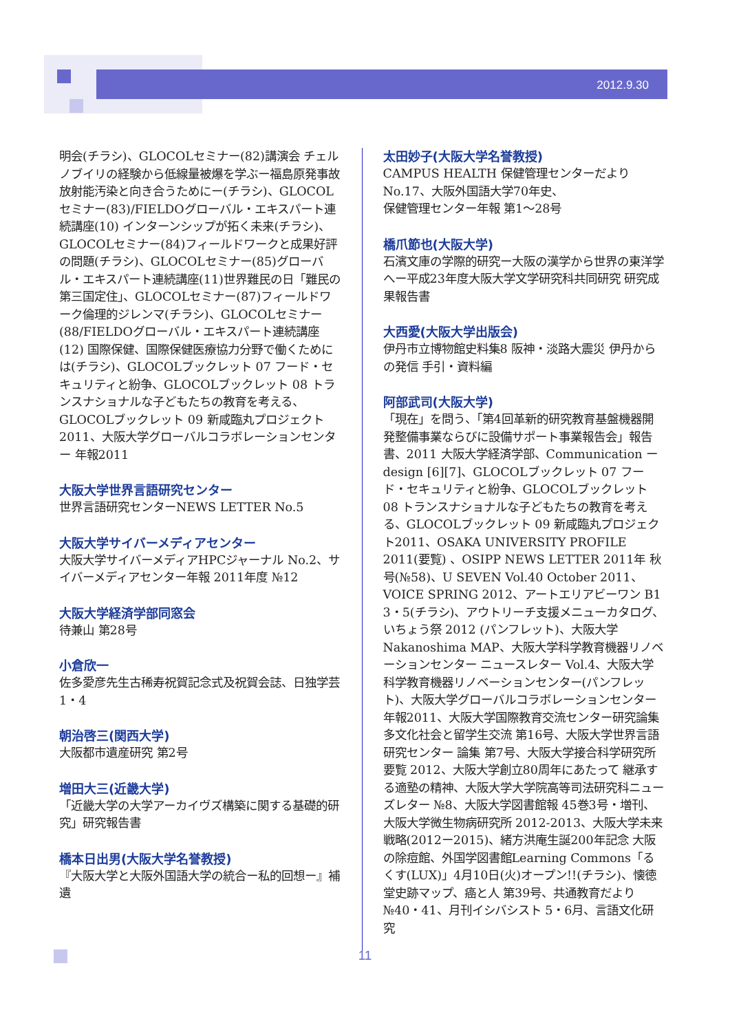2012.9.30
明会(チラシ)、GLOCOLセミナー(82)講演会 チェルノブイリの経験から低線量被爆を学ぶー福島原発事故放射能汚染と向き合うためにー(チラシ)、GLOCOLセミナー(83)/FIELDOグローバル・エキスパート連続講座(10) インターンシップが拓く未来(チラシ)、GLOCOLセミナー(84)フィールドワークと成果好評の問題(チラシ)、GLOCOLセミナー(85)グローバル・エキスパート連続講座(11)世界難民の日「難民の第三国定住」、GLOCOLセミナー(87)フィールドワーク倫理的ジレンマ(チラシ)、GLOCOLセミナー(88/FIELDOグローバル・エキスパート連続講座(12) 国際保健、国際保健医療協力分野で働くためには(チラシ)、GLOCOLブックレット 07 フード・セキュリティと紛争、GLOCOLブックレット 08 トランスナショナルな子どもたちの教育を考える、GLOCOLブックレット 09 新咸臨丸プロジェクト2011、大阪大学グローバルコラボレーションセンター 年報2011
大阪大学世界言語研究センター
世界言語研究センターNEWS LETTER No.5
大阪大学サイバーメディアセンター
大阪大学サイバーメディアHPCジャーナル No.2、サイバーメディアセンター年報 2011年度 №12
大阪大学経済学部同窓会
待兼山 第28号
小倉欣一
佐多愛彦先生古稀寿祝賀記念式及祝賀会誌、日独学芸 1・4
朝治啓三(関西大学)
大阪都市遺産研究 第2号
増田大三(近畿大学)
「近畿大学の大学アーカイヴズ構築に関する基礎的研究」研究報告書
橋本日出男(大阪大学名誉教授)
『大阪大学と大阪外国語大学の統合ー私的回想ー』補遺
太田妙子(大阪大学名誉教授)
CAMPUS HEALTH 保健管理センターだより No.17、大阪外国語大学70年史、
保健管理センター年報 第1～28号
橋爪節也(大阪大学)
石濱文庫の学際的研究ー大阪の漢学から世界の東洋学へー平成23年度大阪大学文学研究科共同研究 研究成果報告書
大西愛(大阪大学出版会)
伊丹市立博物館史料集8 阪神・淡路大震災 伊丹からの発信 手引・資料編
阿部武司(大阪大学)
「現在」を問う、「第4回革新的研究教育基盤機器開発整備事業ならびに設備サポート事業報告会」報告書、2011 大阪大学経済学部、Communication ー design [6][7]、GLOCOLブックレット 07 フード・セキュリティと紛争、GLOCOLブックレット 08 トランスナショナルな子どもたちの教育を考える、GLOCOLブックレット 09 新咸臨丸プロジェクト2011、OSAKA UNIVERSITY PROFILE 2011(要覧) 、OSIPP NEWS LETTER 2011年 秋号(№58)、U SEVEN Vol.40 October 2011、VOICE SPRING 2012、アートエリアビーワン B1 3・5(チラシ)、アウトリーチ支援メニューカタログ、いちょう祭 2012 (パンフレット)、大阪大学Nakanoshima MAP、大阪大学科学教育機器リノベーションセンター ニュースレター Vol.4、大阪大学科学教育機器リノベーションセンター(パンフレット)、大阪大学グローバルコラボレーションセンター 年報2011、大阪大学国際教育交流センター研究論集 多文化社会と留学生交流 第16号、大阪大学世界言語研究センター 論集 第7号、大阪大学接合科学研究所 要覧 2012、大阪大学創立80周年にあたって 継承する適塾の精神、大阪大学大学院高等司法研究科ニューズレター №8、大阪大学図書館報 45巻3号・増刊、大阪大学微生物病研究所 2012-2013、大阪大学未来戦略(2012ー2015)、緒方洪庵生誕200年記念 大阪の除痘館、外国学図書館Learning Commons「るくす(LUX)」4月10日(火)オープン!!(チラシ)、懐徳堂史跡マップ、癌と人 第39号、共通教育だより №40・41、月刊イシバシスト 5・6月、言語文化研究
11